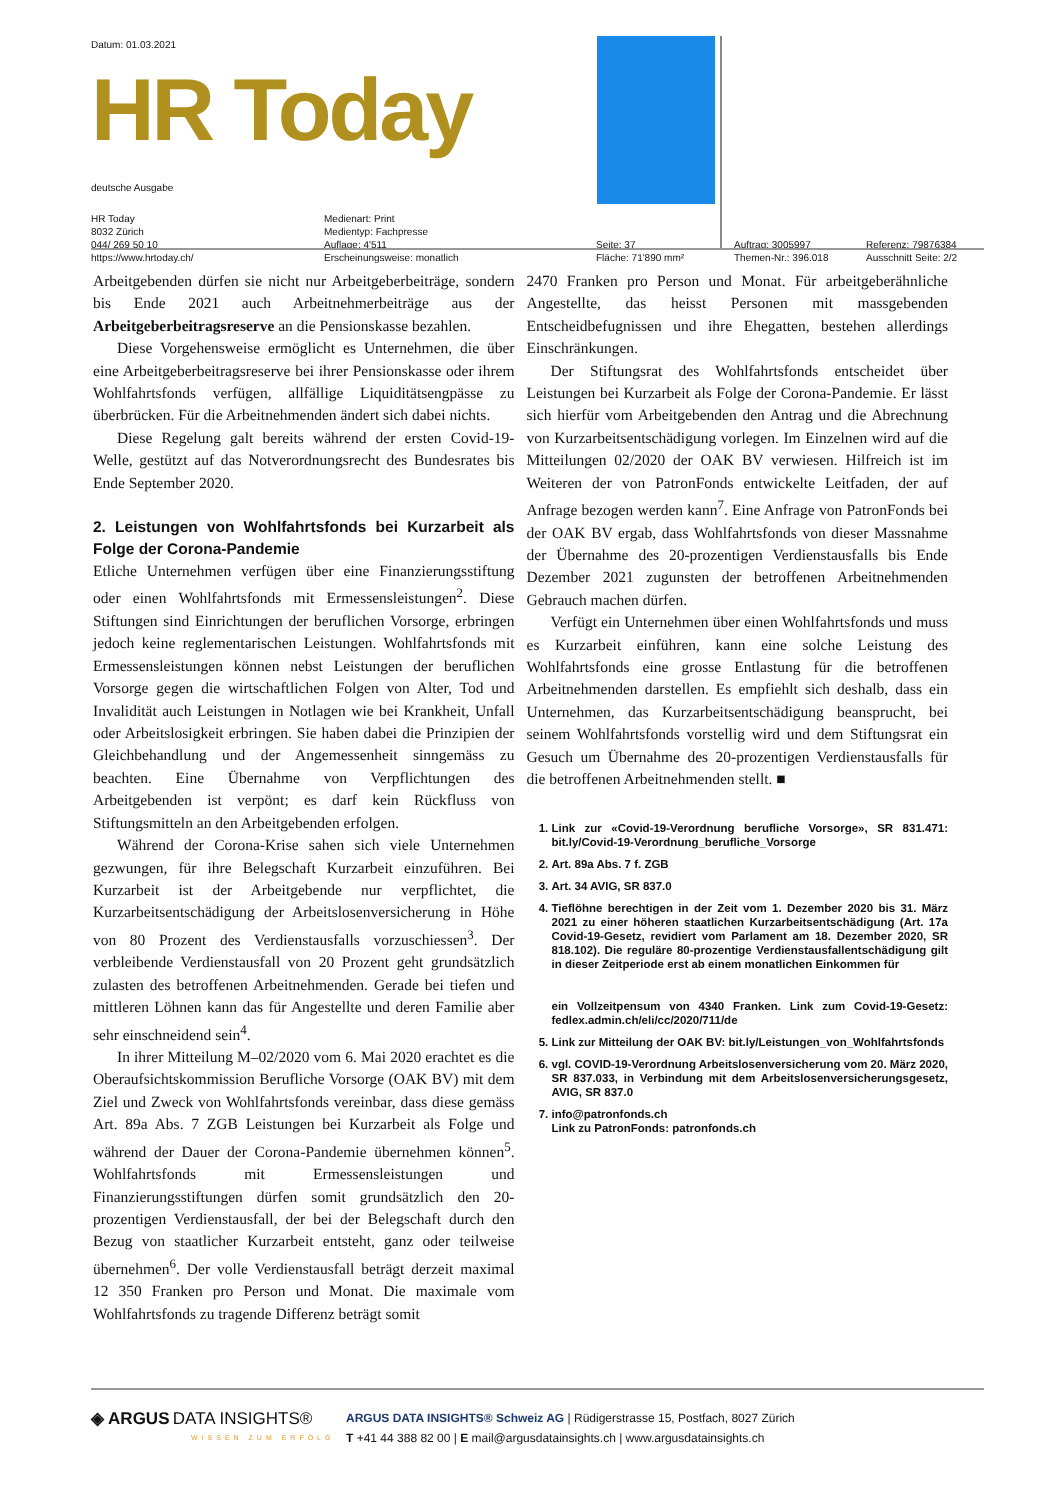Datum: 01.03.2021
HR Today
deutsche Ausgabe
HR Today
8032 Zürich
044/ 269 50 10
https://www.hrtoday.ch/
Medienart: Print
Medientyp: Fachpresse
Auflage: 4'511
Erscheinungsweise: monatlich
Seite: 37
Fläche: 71'890 mm²
Auftrag: 3005997
Themen-Nr.: 396.018
Referenz: 79876384
Ausschnitt Seite: 2/2
Arbeitgebenden dürfen sie nicht nur Arbeitgeberbeiträge, sondern bis Ende 2021 auch Arbeitnehmerbeiträge aus der Arbeitgeberbeitragsreserve an die Pensionskasse bezahlen.
Diese Vorgehensweise ermöglicht es Unternehmen, die über eine Arbeitgeberbeitragsreserve bei ihrer Pensionskasse oder ihrem Wohlfahrtsfonds verfügen, allfällige Liquiditätsengpässe zu überbrücken. Für die Arbeitnehmenden ändert sich dabei nichts.
Diese Regelung galt bereits während der ersten Covid-19-Welle, gestützt auf das Notverordnungsrecht des Bundesrates bis Ende September 2020.
2. Leistungen von Wohlfahrtsfonds bei Kurzarbeit als Folge der Corona-Pandemie
Etliche Unternehmen verfügen über eine Finanzierungsstiftung oder einen Wohlfahrtsfonds mit Ermessensleistungen<sup>2</sup>. Diese Stiftungen sind Einrichtungen der beruflichen Vorsorge, erbringen jedoch keine reglementarischen Leistungen. Wohlfahrtsfonds mit Ermessensleistungen können nebst Leistungen der beruflichen Vorsorge gegen die wirtschaftlichen Folgen von Alter, Tod und Invalidität auch Leistungen in Notlagen wie bei Krankheit, Unfall oder Arbeitslosigkeit erbringen. Sie haben dabei die Prinzipien der Gleichbehandlung und der Angemessenheit sinngemäss zu beachten. Eine Übernahme von Verpflichtungen des Arbeitgebenden ist verpönt; es darf kein Rückfluss von Stiftungsmitteln an den Arbeitgebenden erfolgen.
Während der Corona-Krise sahen sich viele Unternehmen gezwungen, für ihre Belegschaft Kurzarbeit einzuführen. Bei Kurzarbeit ist der Arbeitgebende nur verpflichtet, die Kurzarbeitsentschädigung der Arbeitslosenversicherung in Höhe von 80 Prozent des Verdienstausfalls vorzuschiessen<sup>3</sup>. Der verbleibende Verdienstausfall von 20 Prozent geht grundsätzlich zulasten des betroffenen Arbeitnehmenden. Gerade bei tiefen und mittleren Löhnen kann das für Angestellte und deren Familie aber sehr einschneidend sein<sup>4</sup>.
In ihrer Mitteilung M–02/2020 vom 6. Mai 2020 erachtet es die Oberaufsichtskommission Berufliche Vorsorge (OAK BV) mit dem Ziel und Zweck von Wohlfahrtsfonds vereinbar, dass diese gemäss Art. 89a Abs. 7 ZGB Leistungen bei Kurzarbeit als Folge und während der Dauer der Corona-Pandemie übernehmen können<sup>5</sup>. Wohlfahrtsfonds mit Ermessensleistungen und Finanzierungsstiftungen dürfen somit grundsätzlich den 20-prozentigen Verdienstausfall, der bei der Belegschaft durch den Bezug von staatlicher Kurzarbeit entsteht, ganz oder teilweise übernehmen<sup>6</sup>. Der volle Verdienstausfall beträgt derzeit maximal 12 350 Franken pro Person und Monat. Die maximale vom Wohlfahrtsfonds zu tragende Differenz beträgt somit
2470 Franken pro Person und Monat. Für arbeitgeberähnliche Angestellte, das heisst Personen mit massgebenden Entscheidbefugnissen und ihre Ehegatten, bestehen allerdings Einschränkungen.
Der Stiftungsrat des Wohlfahrtsfonds entscheidet über Leistungen bei Kurzarbeit als Folge der Corona-Pandemie. Er lässt sich hierfür vom Arbeitgebenden den Antrag und die Abrechnung von Kurzarbeitsentschädigung vorlegen. Im Einzelnen wird auf die Mitteilungen 02/2020 der OAK BV verwiesen. Hilfreich ist im Weiteren der von PatronFonds entwickelte Leitfaden, der auf Anfrage bezogen werden kann<sup>7</sup>. Eine Anfrage von PatronFonds bei der OAK BV ergab, dass Wohlfahrtsfonds von dieser Massnahme der Übernahme des 20-prozentigen Verdienstausfalls bis Ende Dezember 2021 zugunsten der betroffenen Arbeitnehmenden Gebrauch machen dürfen.
Verfügt ein Unternehmen über einen Wohlfahrtsfonds und muss es Kurzarbeit einführen, kann eine solche Leistung des Wohlfahrtsfonds eine grosse Entlastung für die betroffenen Arbeitnehmenden darstellen. Es empfiehlt sich deshalb, dass ein Unternehmen, das Kurzarbeitsentschädigung beansprucht, bei seinem Wohlfahrtsfonds vorstellig wird und dem Stiftungsrat ein Gesuch um Übernahme des 20-prozentigen Verdienstausfalls für die betroffenen Arbeitnehmenden stellt. ■
1. Link zur «Covid-19-Verordnung berufliche Vorsorge», SR 831.471: bit.ly/Covid-19-Verordnung_berufliche_Vorsorge
2. Art. 89a Abs. 7 f. ZGB
3. Art. 34 AVIG, SR 837.0
4. Tieflöhne berechtigen in der Zeit vom 1. Dezember 2020 bis 31. März 2021 zu einer höheren staatlichen Kurzarbeitsentschädigung (Art. 17a Covid-19-Gesetz, revidiert vom Parlament am 18. Dezember 2020, SR 818.102). Die reguläre 80-prozentige Verdienstausfallentschädigung gilt in dieser Zeitperiode erst ab einem monatlichen Einkommen für
ein Vollzeitpensum von 4340 Franken. Link zum Covid-19-Gesetz: fedlex.admin.ch/eli/cc/2020/711/de
5. Link zur Mitteilung der OAK BV: bit.ly/Leistungen_von_Wohlfahrtsfonds
6. vgl. COVID-19-Verordnung Arbeitslosenversicherung vom 20. März 2020, SR 837.033, in Verbindung mit dem Arbeitslosenversicherungsgesetz, AVIG, SR 837.0
7. info@patronfonds.ch
Link zu PatronFonds: patronfonds.ch
◈ ARGUS DATA INSIGHTS®
WISSEN ZUM ERFOLG
ARGUS DATA INSIGHTS® Schweiz AG | Rüdigerstrasse 15, Postfach, 8027 Zürich
T +41 44 388 82 00 | E mail@argusdatainsights.ch | www.argusdatainsights.ch